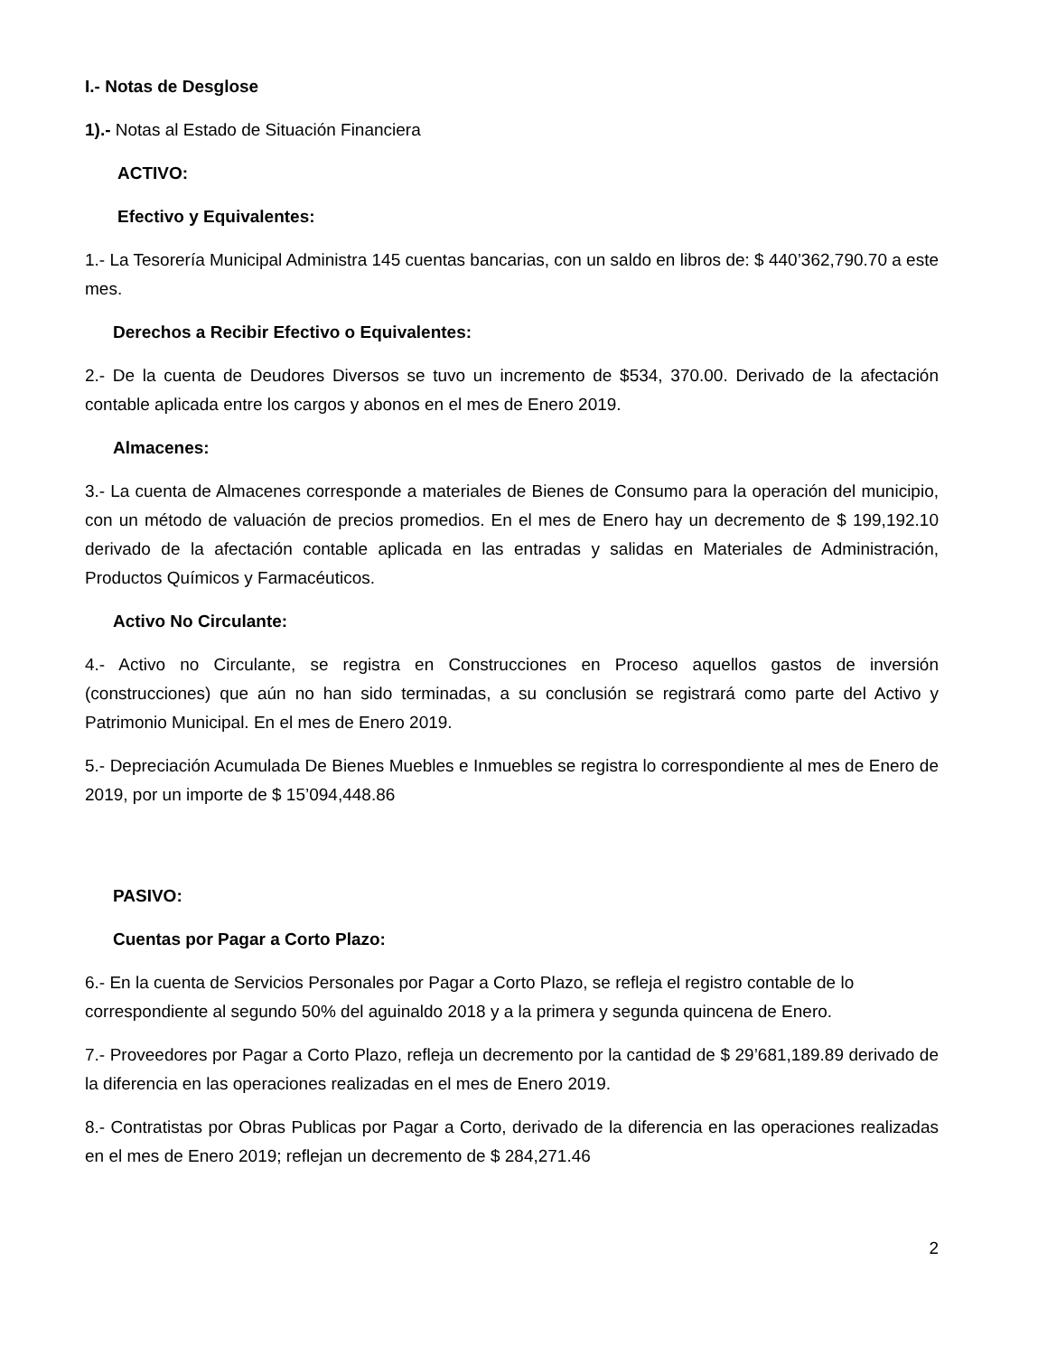I.- Notas de Desglose
1).- Notas al Estado de Situación Financiera
ACTIVO:
Efectivo y Equivalentes:
1.- La Tesorería Municipal Administra 145 cuentas bancarias, con un saldo en libros de: $ 440’362,790.70 a este mes.
Derechos a Recibir Efectivo o Equivalentes:
2.- De la cuenta de Deudores Diversos se tuvo un incremento de $534, 370.00. Derivado de la afectación contable aplicada entre los cargos y abonos en el mes de Enero 2019.
Almacenes:
3.- La cuenta de Almacenes corresponde a materiales de Bienes de Consumo para la operación del municipio, con un método de valuación de precios promedios. En el mes de Enero hay un decremento de $ 199,192.10 derivado de la afectación contable aplicada en las entradas y salidas en Materiales de Administración, Productos Químicos y Farmacéuticos.
Activo No Circulante:
4.- Activo no Circulante, se registra en Construcciones en Proceso aquellos gastos de inversión (construcciones) que aún no han sido terminadas, a su conclusión se registrará como parte del Activo y Patrimonio Municipal. En el mes de Enero 2019.
5.- Depreciación Acumulada De Bienes Muebles e Inmuebles se registra lo correspondiente al mes de Enero de 2019, por un importe de $ 15’094,448.86
PASIVO:
Cuentas por Pagar a Corto Plazo:
6.- En la cuenta de Servicios Personales por Pagar a Corto Plazo, se refleja el registro contable de lo correspondiente al segundo 50% del aguinaldo 2018 y a la primera y segunda quincena de Enero.
7.- Proveedores por Pagar a Corto Plazo, refleja un decremento por la cantidad de $ 29’681,189.89 derivado de la diferencia en las operaciones realizadas en el mes de Enero 2019.
8.- Contratistas por Obras Publicas por Pagar a Corto, derivado de la diferencia en las operaciones realizadas en el mes de Enero 2019; reflejan un decremento de $ 284,271.46
2